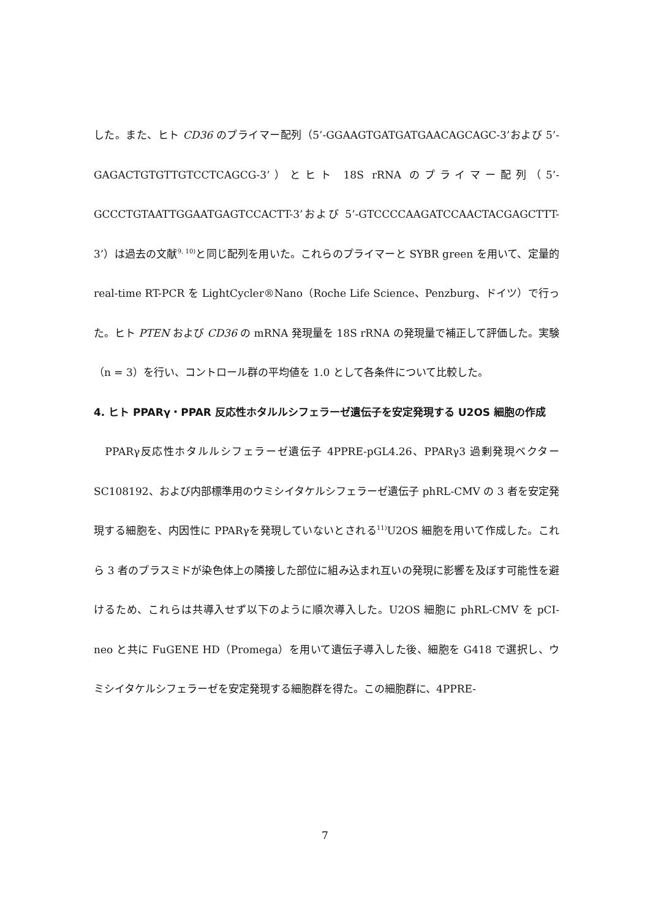した。また、ヒト CD36 のプライマー配列（5’-GGAAGTGATGATGAACAGCAGC-3’および 5’-GAGACTGTGTTGTCCTCAGCG-3’）とヒト 18S rRNA のプライマー配列（5’-GCCCTGTAATTGGAATGAGTCCACTT-3’および 5’-GTCCCCAAGATCCAACTACGAGCTTT-3’）は過去の文献<sup>9, 10)</sup>と同じ配列を用いた。これらのプライマーと SYBR green を用いて、定量的 real-time RT-PCR を LightCycler®Nano（Roche Life Science、Penzburg、ドイツ）で行った。ヒト PTEN および CD36 の mRNA 発現量を 18S rRNA の発現量で補正して評価した。実験（n = 3）を行い、コントロール群の平均値を 1.0 として各条件について比較した。
4. ヒト PPARγ・PPAR 反応性ホタルルシフェラーゼ遺伝子を安定発現する U2OS 細胞の作成
　PPARγ反応性ホタルルシフェラーゼ遺伝子 4PPRE-pGL4.26、PPARγ3 過剰発現ベクターSC108192、および内部標準用のウミシイタケルシフェラーゼ遺伝子 phRL-CMV の 3 者を安定発現する細胞を、内因性に PPARγを発現していないとされる<sup>11)</sup>U2OS 細胞を用いて作成した。これら 3 者のプラスミドが染色体上の隣接した部位に組み込まれ互いの発現に影響を及ぼす可能性を避けるため、これらは共導入せず以下のように順次導入した。U2OS 細胞に phRL-CMV を pCI-neo と共に FuGENE HD（Promega）を用いて遺伝子導入した後、細胞を G418 で選択し、ウミシイタケルシフェラーゼを安定発現する細胞群を得た。この細胞群に、4PPRE-
7